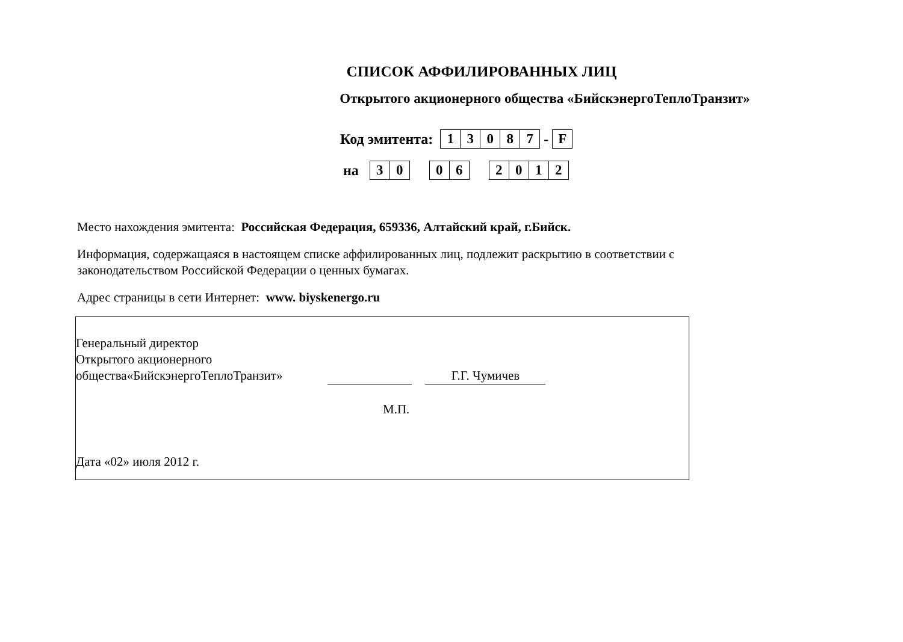СПИСОК АФФИЛИРОВАННЫХ ЛИЦ
Открытого акционерного общества «БийскэнергоТеплоТранзит»
Код эмитента: 13087 - F
на 30 06 2012
Место нахождения эмитента: Российская Федерация, 659336, Алтайский край, г.Бийск.
Информация, содержащаяся в настоящем списке аффилированных лиц, подлежит раскрытию в соответствии с законодательством Российской Федерации о ценных бумагах.
Адрес страницы в сети Интернет: www. biyskenergo.ru
Генеральный директор
Открытого акционерного
общества«БийскэнергоТеплоТранзит» Г.Г. Чумичев
М.П.
Дата «02» июля 2012 г.